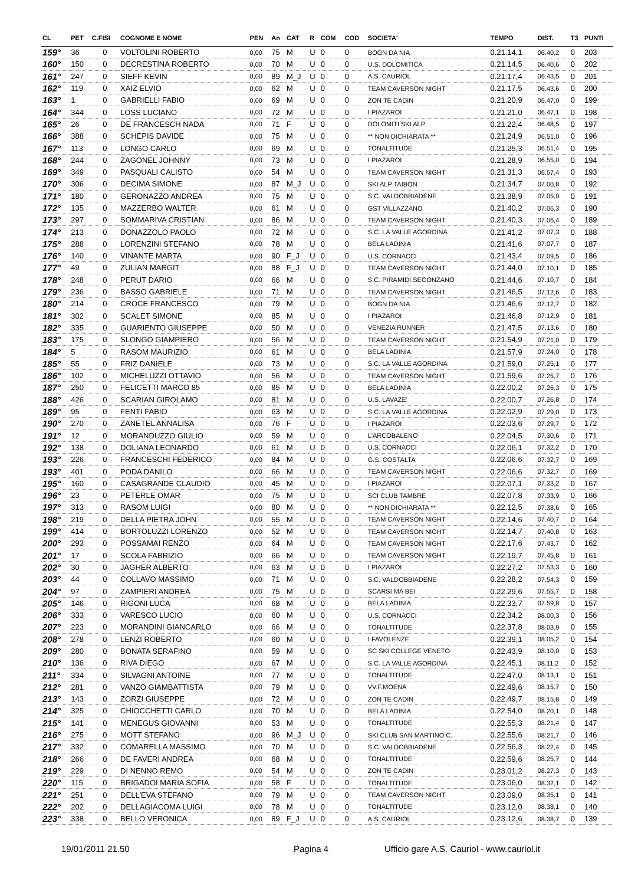| CL | PET | C.FISI | COGNOME E NOME | PEN | An | CAT | R | COM | COD | SOCIETA' | TEMPO | DIST. | T3 | PUNTI |
| --- | --- | --- | --- | --- | --- | --- | --- | --- | --- | --- | --- | --- | --- | --- |
| 159° | 36 | 0 | VOLTOLINI ROBERTO | 0,00 | 75 | M | U | 0 | 0 | BOGN DA NIA | 0.21.14,1 | 06.40,2 | 0 | 203 |
| 160° | 150 | 0 | DECRESTINA ROBERTO | 0,00 | 70 | M | U | 0 | 0 | U.S. DOLOMITICA | 0.21.14,5 | 06.40,6 | 0 | 202 |
| 161° | 247 | 0 | SIEFF KEVIN | 0,00 | 89 | M_J | U | 0 | 0 | A.S. CAURIOL | 0.21.17,4 | 06.43,5 | 0 | 201 |
| 162° | 119 | 0 | XAIZ ELVIO | 0,00 | 62 | M | U | 0 | 0 | TEAM CAVERSON NIGHT | 0.21.17,5 | 06.43,6 | 0 | 200 |
| 163° | 1 | 0 | GABRIELLI FABIO | 0,00 | 69 | M | U | 0 | 0 | ZON TE CADIN | 0.21.20,9 | 06.47,0 | 0 | 199 |
| 164° | 344 | 0 | LOSS LUCIANO | 0,00 | 72 | M | U | 0 | 0 | I PIAZAROI | 0.21.21,0 | 06.47,1 | 0 | 198 |
| 165° | 26 | 0 | DE FRANCESCH NADA | 0,00 | 71 | F | U | 0 | 0 | DOLOMITI SKI ALP | 0.21.22,4 | 06.48,5 | 0 | 197 |
| 166° | 388 | 0 | SCHEPIS DAVIDE | 0,00 | 75 | M | U | 0 | 0 | ** NON DICHIARATA ** | 0.21.24,9 | 06.51,0 | 0 | 196 |
| 167° | 113 | 0 | LONGO CARLO | 0,00 | 69 | M | U | 0 | 0 | TONALTITUDE | 0.21.25,3 | 06.51,4 | 0 | 195 |
| 168° | 244 | 0 | ZAGONEL JOHNNY | 0,00 | 73 | M | U | 0 | 0 | I PIAZAROI | 0.21.28,9 | 06.55,0 | 0 | 194 |
| 169° | 349 | 0 | PASQUALI CALISTO | 0,00 | 54 | M | U | 0 | 0 | TEAM CAVERSON NIGHT | 0.21.31,3 | 06.57,4 | 0 | 193 |
| 170° | 306 | 0 | DECIMA SIMONE | 0,00 | 87 | M_J | U | 0 | 0 | SKI ALP TAIBON | 0.21.34,7 | 07.00,8 | 0 | 192 |
| 171° | 180 | 0 | GERONAZZO ANDREA | 0,00 | 75 | M | U | 0 | 0 | S.C. VALDOBBIADENE | 0.21.38,9 | 07.05,0 | 0 | 191 |
| 172° | 135 | 0 | MAZZERBO WALTER | 0,00 | 61 | M | U | 0 | 0 | GST VILLAZZANO | 0.21.40,2 | 07.06,3 | 0 | 190 |
| 173° | 297 | 0 | SOMMARIVA CRISTIAN | 0,00 | 86 | M | U | 0 | 0 | TEAM CAVERSON NIGHT | 0.21.40,3 | 07.06,4 | 0 | 189 |
| 174° | 213 | 0 | DONAZZOLO PAOLO | 0,00 | 72 | M | U | 0 | 0 | S.C. LA VALLE AGORDINA | 0.21.41,2 | 07.07,3 | 0 | 188 |
| 175° | 288 | 0 | LORENZINI STEFANO | 0,00 | 78 | M | U | 0 | 0 | BELA LADINIA | 0.21.41,6 | 07.07,7 | 0 | 187 |
| 176° | 140 | 0 | VINANTE MARTA | 0,00 | 90 | F_J | U | 0 | 0 | U.S. CORNACCI | 0.21.43,4 | 07.09,5 | 0 | 186 |
| 177° | 49 | 0 | ZULIAN MARGIT | 0,00 | 88 | F_J | U | 0 | 0 | TEAM CAVERSON NIGHT | 0.21.44,0 | 07.10,1 | 0 | 185 |
| 178° | 248 | 0 | PERUT DARIO | 0,00 | 66 | M | U | 0 | 0 | S.C. PIRAMIDI SEGONZANO | 0.21.44,6 | 07.10,7 | 0 | 184 |
| 179° | 236 | 0 | BASSO GABRIELE | 0,00 | 71 | M | U | 0 | 0 | TEAM CAVERSON NIGHT | 0.21.46,5 | 07.12,6 | 0 | 183 |
| 180° | 214 | 0 | CROCE FRANCESCO | 0,00 | 79 | M | U | 0 | 0 | BOGN DA NIA | 0.21.46,6 | 07.12,7 | 0 | 182 |
| 181° | 302 | 0 | SCALET SIMONE | 0,00 | 85 | M | U | 0 | 0 | I PIAZAROI | 0.21.46,8 | 07.12,9 | 0 | 181 |
| 182° | 335 | 0 | GUARIENTO GIUSEPPE | 0,00 | 50 | M | U | 0 | 0 | VENEZIA RUNNER | 0.21.47,5 | 07.13,6 | 0 | 180 |
| 183° | 175 | 0 | SLONGO GIAMPIERO | 0,00 | 56 | M | U | 0 | 0 | TEAM CAVERSON NIGHT | 0.21.54,9 | 07.21,0 | 0 | 179 |
| 184° | 5 | 0 | RASOM MAURIZIO | 0,00 | 61 | M | U | 0 | 0 | BELA LADINIA | 0.21.57,9 | 07.24,0 | 0 | 178 |
| 185° | 55 | 0 | FRIZ DANIELE | 0,00 | 73 | M | U | 0 | 0 | S.C. LA VALLE AGORDINA | 0.21.59,0 | 07.25,1 | 0 | 177 |
| 186° | 102 | 0 | MICHELUZZI OTTAVIO | 0,00 | 56 | M | U | 0 | 0 | TEAM CAVERSON NIGHT | 0.21.59,6 | 07.25,7 | 0 | 176 |
| 187° | 250 | 0 | FELICETTI MARCO 85 | 0,00 | 85 | M | U | 0 | 0 | BELA LADINIA | 0.22.00,2 | 07.26,3 | 0 | 175 |
| 188° | 426 | 0 | SCARIAN GIROLAMO | 0,00 | 81 | M | U | 0 | 0 | U.S. LAVAZE' | 0.22.00,7 | 07.26,8 | 0 | 174 |
| 189° | 95 | 0 | FENTI FABIO | 0,00 | 63 | M | U | 0 | 0 | S.C. LA VALLE AGORDINA | 0.22.02,9 | 07.29,0 | 0 | 173 |
| 190° | 270 | 0 | ZANETEL ANNALISA | 0,00 | 76 | F | U | 0 | 0 | I PIAZAROI | 0.22.03,6 | 07.29,7 | 0 | 172 |
| 191° | 12 | 0 | MORANDUZZO GIULIO | 0,00 | 59 | M | U | 0 | 0 | L'ARCOBALENO | 0.22.04,5 | 07.30,6 | 0 | 171 |
| 192° | 138 | 0 | DOLIANA LEONARDO | 0,00 | 61 | M | U | 0 | 0 | U.S. CORNACCI | 0.22.06,1 | 07.32,2 | 0 | 170 |
| 193° | 226 | 0 | FRANCESCHI FEDERICO | 0,00 | 84 | M | U | 0 | 0 | G.S. COSTALTA | 0.22.06,6 | 07.32,7 | 0 | 169 |
| 193° | 401 | 0 | PODA DANILO | 0,00 | 66 | M | U | 0 | 0 | TEAM CAVERSON NIGHT | 0.22.06,6 | 07.32,7 | 0 | 169 |
| 195° | 160 | 0 | CASAGRANDE CLAUDIO | 0,00 | 45 | M | U | 0 | 0 | I PIAZAROI | 0.22.07,1 | 07.33,2 | 0 | 167 |
| 196° | 23 | 0 | PETERLE OMAR | 0,00 | 75 | M | U | 0 | 0 | SCI CLUB TAMBRE | 0.22.07,8 | 07.33,9 | 0 | 166 |
| 197° | 313 | 0 | RASOM LUIGI | 0,00 | 80 | M | U | 0 | 0 | ** NON DICHIARATA ** | 0.22.12,5 | 07.38,6 | 0 | 165 |
| 198° | 219 | 0 | DELLA PIETRA JOHN | 0,00 | 55 | M | U | 0 | 0 | TEAM CAVERSON NIGHT | 0.22.14,6 | 07.40,7 | 0 | 164 |
| 199° | 414 | 0 | BORTOLUZZI LORENZO | 0,00 | 52 | M | U | 0 | 0 | TEAM CAVERSON NIGHT | 0.22.14,7 | 07.40,8 | 0 | 163 |
| 200° | 293 | 0 | POSSAMAI RENZO | 0,00 | 64 | M | U | 0 | 0 | TEAM CAVERSON NIGHT | 0.22.17,6 | 07.43,7 | 0 | 162 |
| 201° | 17 | 0 | SCOLA FABRIZIO | 0,00 | 66 | M | U | 0 | 0 | TEAM CAVERSON NIGHT | 0.22.19,7 | 07.45,8 | 0 | 161 |
| 202° | 30 | 0 | JAGHER ALBERTO | 0,00 | 63 | M | U | 0 | 0 | I PIAZAROI | 0.22.27,2 | 07.53,3 | 0 | 160 |
| 203° | 44 | 0 | COLLAVO MASSIMO | 0,00 | 71 | M | U | 0 | 0 | S.C. VALDOBBIADENE | 0.22.28,2 | 07.54,3 | 0 | 159 |
| 204° | 97 | 0 | ZAMPIERI ANDREA | 0,00 | 75 | M | U | 0 | 0 | SCARSI MA BEI | 0.22.29,6 | 07.55,7 | 0 | 158 |
| 205° | 146 | 0 | RIGONI LUCA | 0,00 | 68 | M | U | 0 | 0 | BELA LADINIA | 0.22.33,7 | 07.59,8 | 0 | 157 |
| 206° | 333 | 0 | VARESCO LUCIO | 0,00 | 60 | M | U | 0 | 0 | U.S. CORNACCI | 0.22.34,2 | 08.00,3 | 0 | 156 |
| 207° | 223 | 0 | MORANDINI GIANCARLO | 0,00 | 66 | M | U | 0 | 0 | TONALTITUDE | 0.22.37,8 | 08.03,9 | 0 | 155 |
| 208° | 278 | 0 | LENZI ROBERTO | 0,00 | 60 | M | U | 0 | 0 | I FAVOLENZE | 0.22.39,1 | 08.05,2 | 0 | 154 |
| 209° | 280 | 0 | BONATA SERAFINO | 0,00 | 59 | M | U | 0 | 0 | SC SKI COLLEGE VENETO | 0.22.43,9 | 08.10,0 | 0 | 153 |
| 210° | 136 | 0 | RIVA DIEGO | 0,00 | 67 | M | U | 0 | 0 | S.C. LA VALLE AGORDINA | 0.22.45,1 | 08.11,2 | 0 | 152 |
| 211° | 334 | 0 | SILVAGNI ANTOINE | 0,00 | 77 | M | U | 0 | 0 | TONALTITUDE | 0.22.47,0 | 08.13,1 | 0 | 151 |
| 212° | 281 | 0 | VANZO GIAMBATTISTA | 0,00 | 79 | M | U | 0 | 0 | VV.F.MOENA | 0.22.49,6 | 08.15,7 | 0 | 150 |
| 213° | 143 | 0 | ZORZI GIUSEPPE | 0,00 | 72 | M | U | 0 | 0 | ZON TE CADIN | 0.22.49,7 | 08.15,8 | 0 | 149 |
| 214° | 325 | 0 | CHIOCCHETTI CARLO | 0,00 | 70 | M | U | 0 | 0 | BELA LADINIA | 0.22.54,0 | 08.20,1 | 0 | 148 |
| 215° | 141 | 0 | MENEGUS GIOVANNI | 0,00 | 53 | M | U | 0 | 0 | TONALTITUDE | 0.22.55,3 | 08.21,4 | 0 | 147 |
| 216° | 275 | 0 | MOTT STEFANO | 0,00 | 96 | M_J | U | 0 | 0 | SKI CLUB SAN MARTINO C. | 0.22.55,6 | 08.21,7 | 0 | 146 |
| 217° | 332 | 0 | COMARELLA MASSIMO | 0,00 | 70 | M | U | 0 | 0 | S.C. VALDOBBIADENE | 0.22.56,3 | 08.22,4 | 0 | 145 |
| 218° | 266 | 0 | DE FAVERI ANDREA | 0,00 | 68 | M | U | 0 | 0 | TONALTITUDE | 0.22.59,6 | 08.25,7 | 0 | 144 |
| 219° | 229 | 0 | DI NENNO REMO | 0,00 | 54 | M | U | 0 | 0 | ZON TE CADIN | 0.23.01,2 | 08.27,3 | 0 | 143 |
| 220° | 115 | 0 | BRIGADOI MARIA SOFIA | 0,00 | 58 | F | U | 0 | 0 | TONALTITUDE | 0.23.06,0 | 08.32,1 | 0 | 142 |
| 221° | 251 | 0 | DELL'EVA STEFANO | 0,00 | 79 | M | U | 0 | 0 | TEAM CAVERSON NIGHT | 0.23.09,0 | 08.35,1 | 0 | 141 |
| 222° | 202 | 0 | DELLAGIACOMA LUIGI | 0,00 | 78 | M | U | 0 | 0 | TONALTITUDE | 0.23.12,0 | 08.38,1 | 0 | 140 |
| 223° | 338 | 0 | BELLO VERONICA | 0,00 | 89 | F_J | U | 0 | 0 | A.S. CAURIOL | 0.23.12,6 | 08.38,7 | 0 | 139 |
19/01/2011 21.50 Pagina 4 Ufficio gare A.S. Cauriol - www.cauriol.it